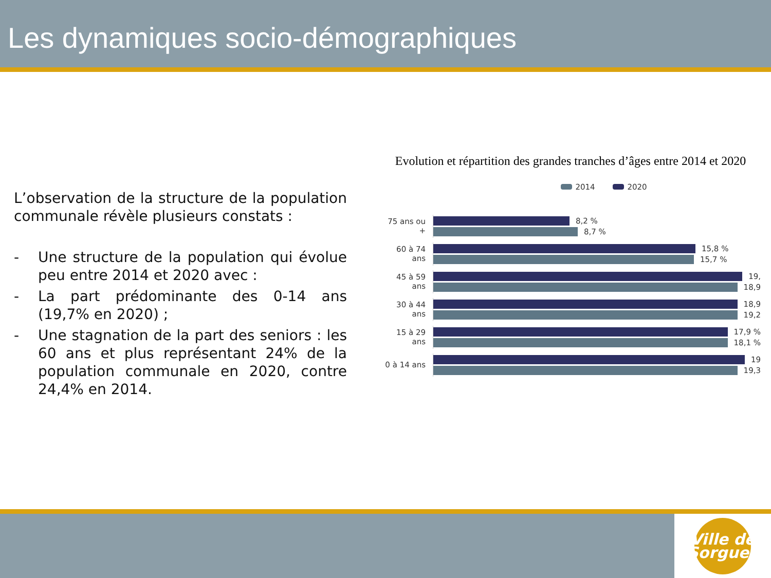Les dynamiques socio-démographiques
L’observation de la structure de la population communale révèle plusieurs constats :
- Une structure de la population qui évolue peu entre 2014 et 2020 avec :
- La part prédominante des 0-14 ans (19,7% en 2020) ;
- Une stagnation de la part des seniors : les 60 ans et plus représentant 24% de la population communale en 2020, contre 24,4% en 2014.
Evolution et répartition des grandes tranches d’âges entre 2014 et 2020
2014 2020
75 ans ou +
8,2 %
8,7 %
60 à 74 ans
15,8 %
15,7 %
45 à 59 ans
19,
18,9
30 à 44 ans
18,9
19,2
15 à 29 ans
17,9 %
18,1 %
0 à 14 ans
19
19,3
Ville de Sorgues